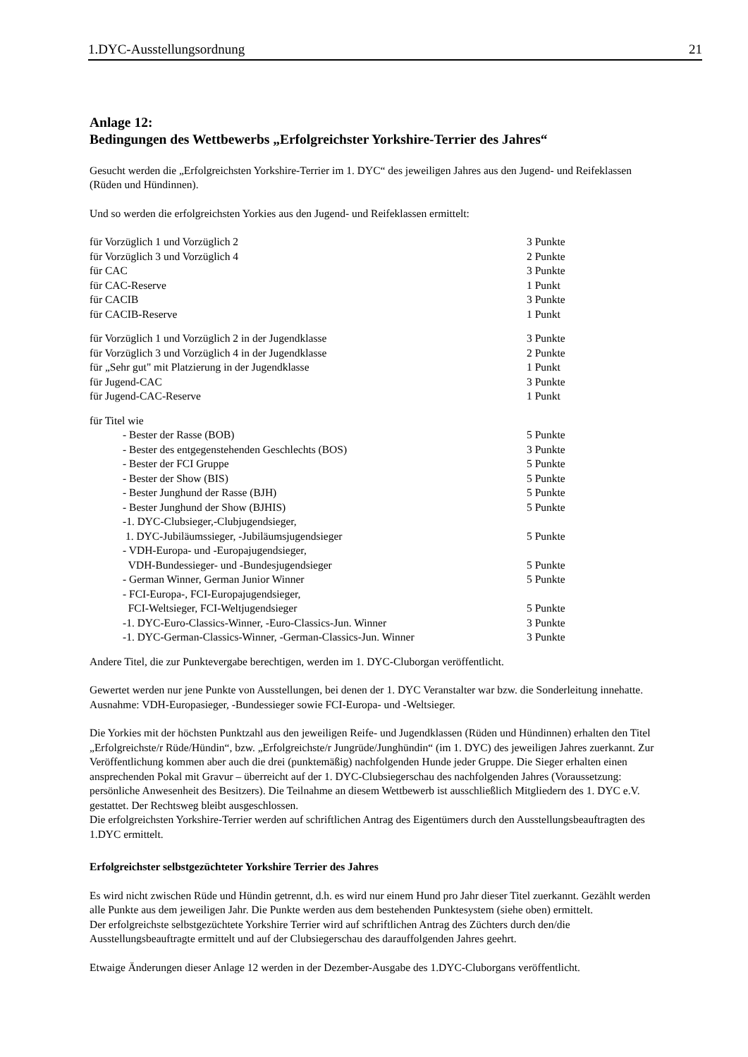1.DYC-Ausstellungsordnung 21
Anlage 12:
Bedingungen des Wettbewerbs „Erfolgreichster Yorkshire-Terrier des Jahres“
Gesucht werden die „Erfolgreichsten Yorkshire-Terrier im 1. DYC“ des jeweiligen Jahres aus den Jugend- und Reifeklassen (Rüden und Hündinnen).
Und so werden die erfolgreichsten Yorkies aus den Jugend- und Reifeklassen ermittelt:
| für Vorzüglich 1 und Vorzüglich 2 | 3 Punkte |
| für Vorzüglich 3 und Vorzüglich 4 | 2 Punkte |
| für CAC | 3 Punkte |
| für CAC-Reserve | 1 Punkt |
| für CACIB | 3 Punkte |
| für CACIB-Reserve | 1 Punkt |
| für Vorzüglich 1 und Vorzüglich 2 in der Jugendklasse | 3 Punkte |
| für Vorzüglich 3 und Vorzüglich 4 in der Jugendklasse | 2 Punkte |
| für „Sehr gut" mit Platzierung in der Jugendklasse | 1 Punkt |
| für Jugend-CAC | 3 Punkte |
| für Jugend-CAC-Reserve | 1 Punkt |
| für Titel wie | |
| - Bester der Rasse (BOB) | 5 Punkte |
| - Bester des entgegenstehenden Geschlechts (BOS) | 3 Punkte |
| - Bester der FCI Gruppe | 5 Punkte |
| - Bester der Show (BIS) | 5 Punkte |
| - Bester Junghund der Rasse (BJH) | 5 Punkte |
| - Bester Junghund der Show (BJHIS) | 5 Punkte |
| -1. DYC-Clubsieger,-Clubjugendsieger, 1. DYC-Jubiläumssieger, -Jubiläumsjugendsieger | 5 Punkte |
| - VDH-Europa- und -Europajugendsieger, VDH-Bundessieger- und -Bundesjugendsieger | 5 Punkte |
| - German Winner, German Junior Winner | 5 Punkte |
| - FCI-Europa-, FCI-Europajugendsieger, FCI-Weltsieger, FCI-Weltjugendsieger | 5 Punkte |
| -1. DYC-Euro-Classics-Winner, -Euro-Classics-Jun. Winner | 3 Punkte |
| -1. DYC-German-Classics-Winner, -German-Classics-Jun. Winner | 3 Punkte |
Andere Titel, die zur Punktevergabe berechtigen, werden im 1. DYC-Cluborgan veröffentlicht.
Gewertet werden nur jene Punkte von Ausstellungen, bei denen der 1. DYC Veranstalter war bzw. die Sonderleitung innehatte. Ausnahme: VDH-Europasieger, -Bundessieger sowie FCI-Europa- und -Weltsieger.
Die Yorkies mit der höchsten Punktzahl aus den jeweiligen Reife- und Jugendklassen (Rüden und Hündinnen) erhalten den Titel „Erfolgreichste/r Rüde/Hündin“, bzw. „Erfolgreichste/r Jungrüde/Junghündin“ (im 1. DYC) des jeweiligen Jahres zuerkannt. Zur Veröffentlichung kommen aber auch die drei (punktemäßig) nachfolgenden Hunde jeder Gruppe. Die Sieger erhalten einen ansprechenden Pokal mit Gravur – überreicht auf der 1. DYC-Clubsiegerschau des nachfolgenden Jahres (Voraussetzung: persönliche Anwesenheit des Besitzers). Die Teilnahme an diesem Wettbewerb ist ausschließlich Mitgliedern des 1. DYC e.V. gestattet. Der Rechtsweg bleibt ausgeschlossen.
Die erfolgreichsten Yorkshire-Terrier werden auf schriftlichen Antrag des Eigentümers durch den Ausstellungsbeauftragten des 1.DYC ermittelt.
Erfolgreichster selbstgezüchteter Yorkshire Terrier des Jahres
Es wird nicht zwischen Rüde und Hündin getrennt, d.h. es wird nur einem Hund pro Jahr dieser Titel zuerkannt. Gezählt werden alle Punkte aus dem jeweiligen Jahr. Die Punkte werden aus dem bestehenden Punktesystem (siehe oben) ermittelt.
Der erfolgreichste selbstgezüchtete Yorkshire Terrier wird auf schriftlichen Antrag des Züchters durch den/die Ausstellungsbeauftragte ermittelt und auf der Clubsiegerschau des darauffolgenden Jahres geehrt.
Etwaige Änderungen dieser Anlage 12 werden in der Dezember-Ausgabe des 1.DYC-Cluborgans veröffentlicht.